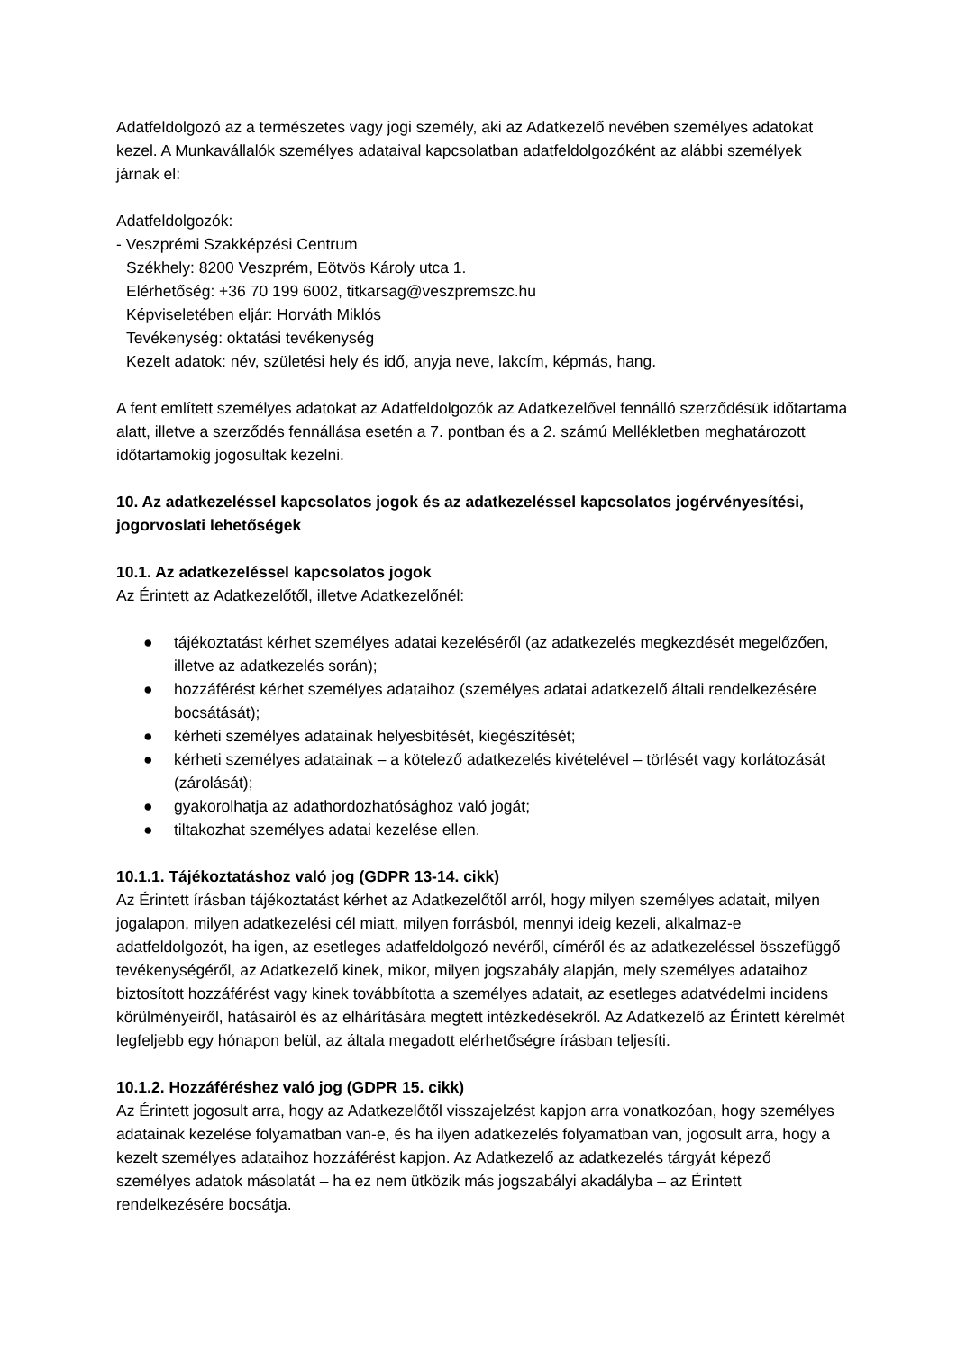Adatfeldolgozó az a természetes vagy jogi személy, aki az Adatkezelő nevében személyes adatokat kezel. A Munkavállalók személyes adataival kapcsolatban adatfeldolgozóként az alábbi személyek járnak el:
Adatfeldolgozók:
- Veszprémi Szakképzési Centrum
Székhely: 8200 Veszprém, Eötvös Károly utca 1.
Elérhetőség: +36 70 199 6002, titkarsag@veszpremszc.hu
Képviseletében eljár: Horváth Miklós
Tevékenység: oktatási tevékenység
Kezelt adatok: név, születési hely és idő, anyja neve, lakcím, képmás, hang.
A fent említett személyes adatokat az Adatfeldolgozók az Adatkezelővel fennálló szerződésük időtartama alatt, illetve a szerződés fennállása esetén a 7. pontban és a 2. számú Mellékletben meghatározott időtartamokig jogosultak kezelni.
10. Az adatkezeléssel kapcsolatos jogok és az adatkezeléssel kapcsolatos jogérvényesítési, jogorvoslati lehetőségek
10.1. Az adatkezeléssel kapcsolatos jogok
Az Érintett az Adatkezelőtől, illetve Adatkezelőnél:
● tájékoztatást kérhet személyes adatai kezeléséről (az adatkezelés megkezdését megelőzően, illetve az adatkezelés során);
● hozzáférést kérhet személyes adataihoz (személyes adatai adatkezelő általi rendelkezésére bocsátását);
● kérheti személyes adatainak helyesbítését, kiegészítését;
● kérheti személyes adatainak – a kötelező adatkezelés kivételével – törlését vagy korlátozását (zárolását);
● gyakorolhatja az adathordozhatósághoz való jogát;
● tiltakozhat személyes adatai kezelése ellen.
10.1.1. Tájékoztatáshoz való jog (GDPR 13-14. cikk)
Az Érintett írásban tájékoztatást kérhet az Adatkezelőtől arról, hogy milyen személyes adatait, milyen jogalapon, milyen adatkezelési cél miatt, milyen forrásból, mennyi ideig kezeli, alkalmaz-e adatfeldolgozót, ha igen, az esetleges adatfeldolgozó nevéről, címéről és az adatkezeléssel összefüggő tevékenységéről, az Adatkezelő kinek, mikor, milyen jogszabály alapján, mely személyes adataihoz biztosított hozzáférést vagy kinek továbbította a személyes adatait, az esetleges adatvédelmi incidens körülményeiről, hatásairól és az elhárítására megtett intézkedésekről. Az Adatkezelő az Érintett kérelmét legfeljebb egy hónapon belül, az általa megadott elérhetőségre írásban teljesíti.
10.1.2. Hozzáféréshez való jog (GDPR 15. cikk)
Az Érintett jogosult arra, hogy az Adatkezelőtől visszajelzést kapjon arra vonatkozóan, hogy személyes adatainak kezelése folyamatban van-e, és ha ilyen adatkezelés folyamatban van, jogosult arra, hogy a kezelt személyes adataihoz hozzáférést kapjon. Az Adatkezelő az adatkezelés tárgyát képező személyes adatok másolatát – ha ez nem ütközik más jogszabályi akadályba – az Érintett rendelkezésére bocsátja.